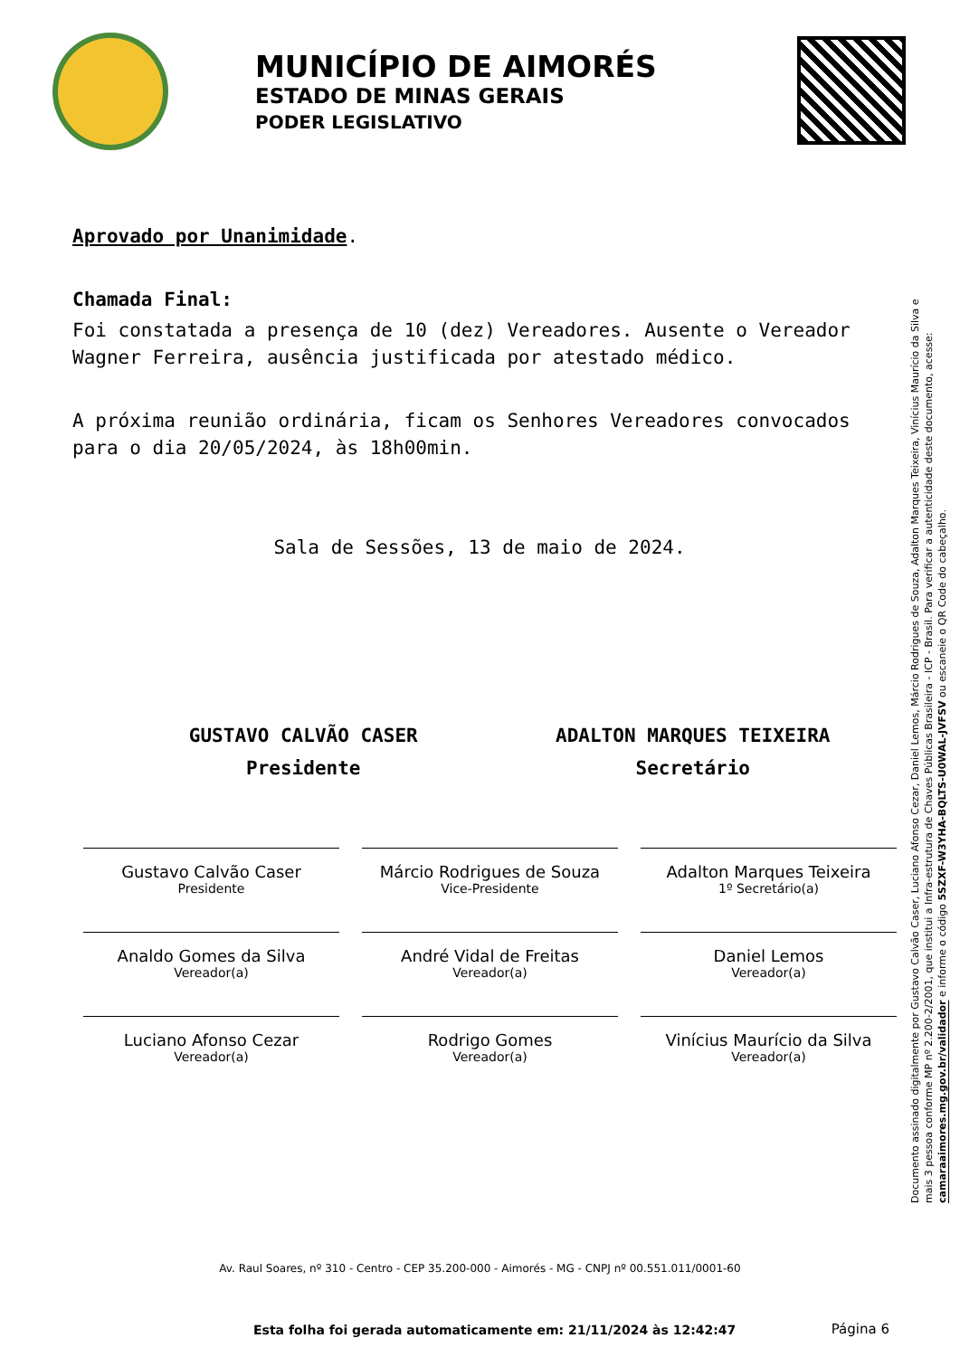MUNICÍPIO DE AIMORÉS
ESTADO DE MINAS GERAIS
PODER LEGISLATIVO
Aprovado por Unanimidade.
Chamada Final:
Foi constatada a presença de 10 (dez) Vereadores. Ausente o Vereador Wagner Ferreira, ausência justificada por atestado médico.
A próxima reunião ordinária, ficam os Senhores Vereadores convocados para o dia 20/05/2024, às 18h00min.
Sala de Sessões, 13 de maio de 2024.
GUSTAVO CALVÃO CASER
Presidente
ADALTON MARQUES TEIXEIRA
Secretário
Gustavo Calvão Caser
Presidente
Márcio Rodrigues de Souza
Vice-Presidente
Adalton Marques Teixeira
1º Secretário(a)
Analdo Gomes da Silva
Vereador(a)
André Vidal de Freitas
Vereador(a)
Daniel Lemos
Vereador(a)
Luciano Afonso Cezar
Vereador(a)
Rodrigo Gomes
Vereador(a)
Vinícius Maurício da Silva
Vereador(a)
Documento assinado digitalmente por Gustavo Calvão Caser, Luciano Afonso Cezar, Daniel Lemos, Márcio Rodrigues de Souza, Adalton Marques Teixeira, Vinícius Maurício da Silva e mais 3 pessoa conforme MP nº 2.200-2/2001, que institui a Infra-estrutura de Chaves Públicas Brasileira - ICP - Brasil. Para verificar a autenticidade deste documento, acesse: camaraaimores.mg.gov.br/validador e informe o código 5SZXF-W3YHA-BQLTS-U0WAL-JVFSV ou escaneie o QR Code do cabeçalho.
Av. Raul Soares, nº 310 - Centro - CEP 35.200-000 - Aimorés - MG - CNPJ nº 00.551.011/0001-60
Esta folha foi gerada automaticamente em: 21/11/2024 às 12:42:47
Página 6